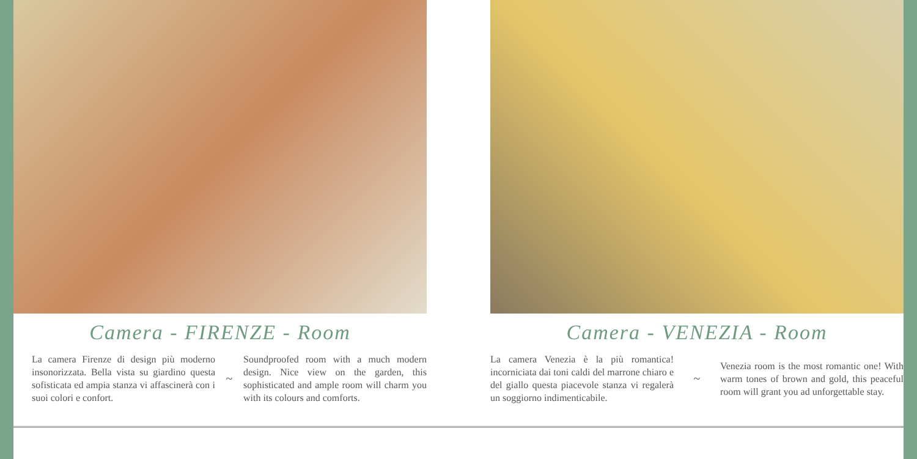Camera - FIRENZE - Room
La camera Firenze di design più moderno insonorizzata. Bella vista su giardino questa sofisticata ed ampia stanza vi affascinerà con i suoi colori e confort.
~
Soundproofed room with a much modern design. Nice view on the garden, this sophisticated and ample room will charm you with its colours and comforts.
Camera - VENEZIA - Room
La camera Venezia è la più romantica! incorniciata dai toni caldi del marrone chiaro e del giallo questa piacevole stanza vi regalerà un soggiorno indimenticabile.
~
Venezia room is the most romantic one! With warm tones of brown and gold, this peaceful room will grant you ad unforgettable stay.